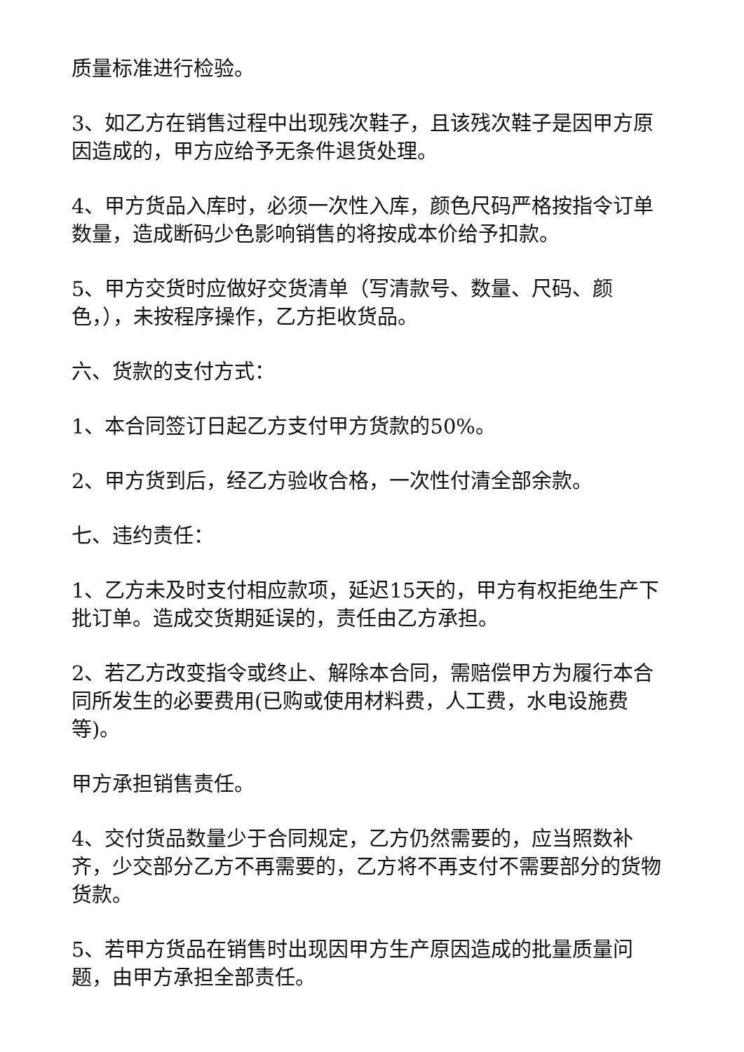质量标准进行检验。
3、如乙方在销售过程中出现残次鞋子，且该残次鞋子是因甲方原因造成的，甲方应给予无条件退货处理。
4、甲方货品入库时，必须一次性入库，颜色尺码严格按指令订单数量，造成断码少色影响销售的将按成本价给予扣款。
5、甲方交货时应做好交货清单（写清款号、数量、尺码、颜色，），未按程序操作，乙方拒收货品。
六、货款的支付方式：
1、本合同签订日起乙方支付甲方货款的50%。
2、甲方货到后，经乙方验收合格，一次性付清全部余款。
七、违约责任：
1、乙方未及时支付相应款项，延迟15天的，甲方有权拒绝生产下批订单。造成交货期延误的，责任由乙方承担。
2、若乙方改变指令或终止、解除本合同，需赔偿甲方为履行本合同所发生的必要费用(已购或使用材料费，人工费，水电设施费等)。
甲方承担销售责任。
4、交付货品数量少于合同规定，乙方仍然需要的，应当照数补齐，少交部分乙方不再需要的，乙方将不再支付不需要部分的货物货款。
5、若甲方货品在销售时出现因甲方生产原因造成的批量质量问题，由甲方承担全部责任。